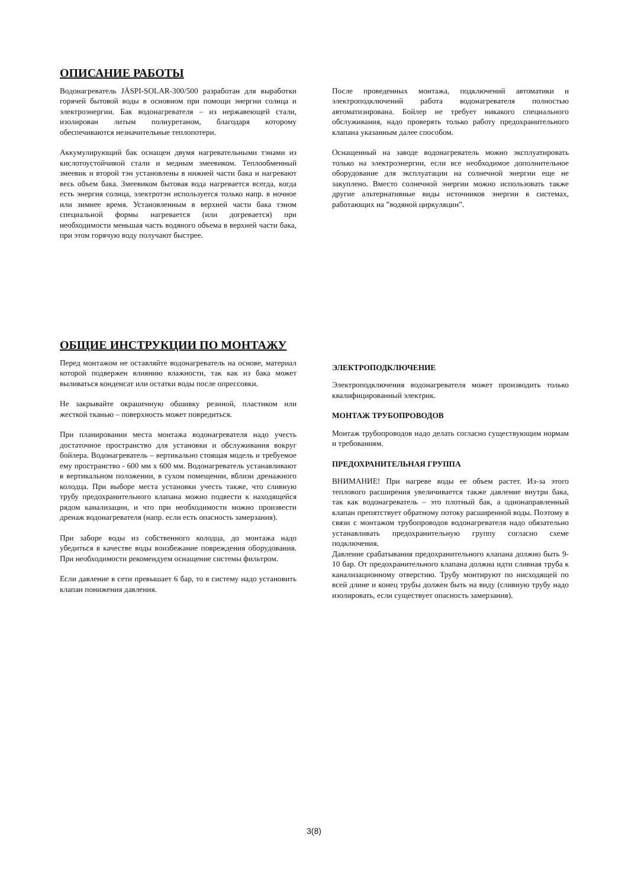ОПИСАНИЕ РАБОТЫ
Водонагреватель JÄSPI-SOLAR-300/500 разработан для выработки горячей бытовой воды в основном при помощи энергии солнца и электроэнергии. Бак водонагревателя – из нержавеющей стали, изолирован литым полиуретаном, благодаря которому обеспечиваются незначительные теплопотери.
Аккумулирующий бак оснащен двумя нагревательными тэнами из кислотоустойчивой стали и медным змеевиком. Теплообменный змеевик и второй тэн установлены в нижней части бака и нагревают весь объем бака. Змеевиком бытовая вода нагревается всегда, когда есть энергия солнца, электротэн используется только напр. в ночное или зимнее время. Установленным в верхней части бака тэном специальной формы нагревается (или догревается) при необходимости меньшая часть водяного объема в верхней части бака, при этом горячую воду получают быстрее.
После проведенных монтажа, подключений автоматики и электроподключений работа водонагревателя полностью автоматизирована. Бойлер не требует никакого специального обслуживания, надо проверять только работу предохранительного клапана указанным далее способом.
Оснащенный на заводе водонагреватель можно эксплуатировать только на электроэнергии, если все необходимое дополнительное оборудование для эксплуатации на солнечной энергии еще не закуплено. Вместо солнечной энергии можно использовать также другие альтернативные виды источников энергии в системах, работающих на ”водяной циркуляции”.
ОБЩИЕ ИНСТРУКЦИИ ПО МОНТАЖУ
Перед монтажом не оставляйте водонагреватель на основе, материал которой подвержен влиянию влажности, так как из бака может выливаться конденсат или остатки воды после опрессовки.
Не закрывайте окрашенную обшивку резиной, пластиком или жесткой тканью – поверхность может повредиться.
При планировании места монтажа водонагревателя надо учесть достаточное пространство для установки и обслуживания вокруг бойлера. Водонагреватель – вертикально стоящая модель и требуемое ему пространство - 600 мм x 600 мм. Водонагреватель устанавливают в вертикальном положении, в сухом помещении, вблизи дренажного колодца. При выборе места установки учесть также, что сливную трубу предохранительного клапана можно подвести к находящейся рядом канализации, и что при необходимости можно произвести дренаж водонагревателя (напр. если есть опасность замерзания).
При заборе воды из собственного колодца, до монтажа надо убедиться в качестве воды воизбежание повреждения оборудования. При необходимости рекомендуем оснащение системы фильтром.
Если давление в сети превышает 6 бар, то в систему надо установить клапан понижения давления.
ЭЛЕКТРОПОДКЛЮЧЕНИЕ
Электроподключения водонагревателя может производить только квалифицированный электрик.
МОНТАЖ ТРУБОПРОВОДОВ
Монтаж трубопроводов надо делать согласно существующим нормам и требованиям.
ПРЕДОХРАНИТЕЛЬНАЯ ГРУППА
ВНИМАНИЕ! При нагреве воды ее объем растет. Из-за этого теплового расширения увеличивается также давление внутри бака, так как водонагреватель – это плотный бак, а однонаправленный клапан препятствует обратному потоку расширенной воды. Поэтому в связи с монтажом трубопроводов водонагревателя надо обязательно устанавливать предохранительную группу согласно схеме подключения.
Давление срабатывания предохранительного клапана должно быть 9-10 бар. От предохранительного клапана должна идти сливная труба к канализационному отверстию. Трубу монтируют по нисходящей по всей длине и конец трубы должен быть на виду (сливную трубу надо изолировать, если существует опасность замерзания).
3(8)